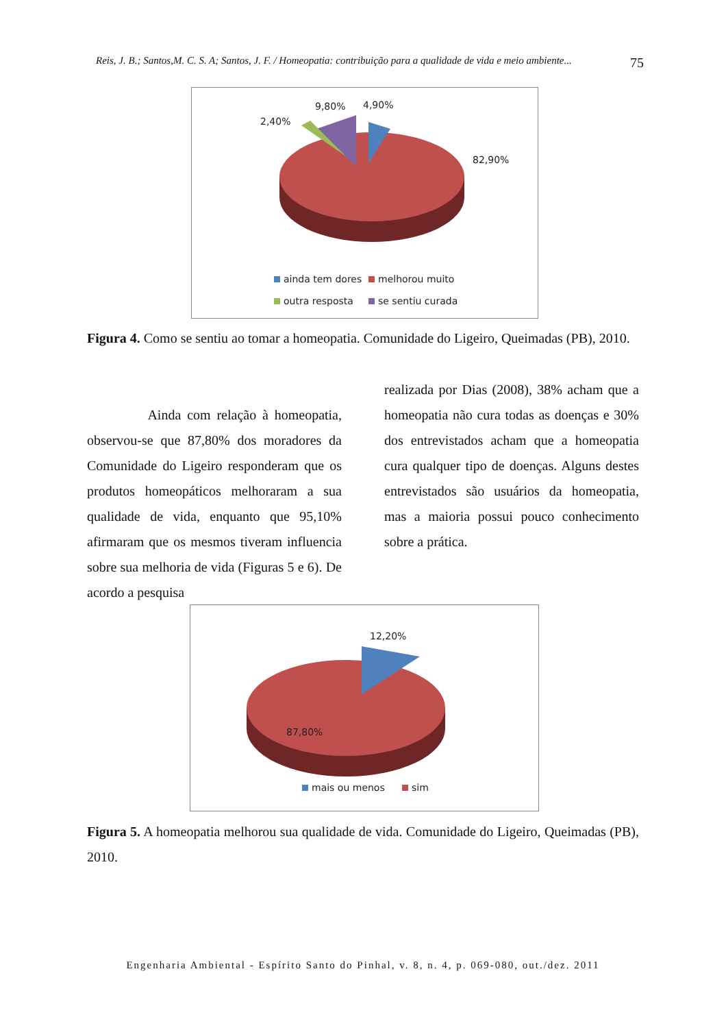Reis, J. B.; Santos,M. C. S. A; Santos, J. F. / Homeopatia: contribuição para a qualidade de vida e meio ambiente... 75
4,90%
9,80%
2,40%
82,90%
ainda tem dores
melhorou muito
outra resposta
se sentiu curada
Figura 4. Como se sentiu ao tomar a homeopatia. Comunidade do Ligeiro, Queimadas (PB), 2010.
Ainda com relação à homeopatia, observou-se que 87,80% dos moradores da Comunidade do Ligeiro responderam que os produtos homeopáticos melhoraram a sua qualidade de vida, enquanto que 95,10% afirmaram que os mesmos tiveram influencia sobre sua melhoria de vida (Figuras 5 e 6). De acordo a pesquisa
realizada por Dias (2008), 38% acham que a homeopatia não cura todas as doenças e 30% dos entrevistados acham que a homeopatia cura qualquer tipo de doenças. Alguns destes entrevistados são usuários da homeopatia, mas a maioria possui pouco conhecimento sobre a prática.
12,20%
87,80%
mais ou menos
sim
Figura 5. A homeopatia melhorou sua qualidade de vida. Comunidade do Ligeiro, Queimadas (PB), 2010.
Engenharia Ambiental - Espírito Santo do Pinhal, v. 8, n. 4, p. 069-080, out./dez. 2011